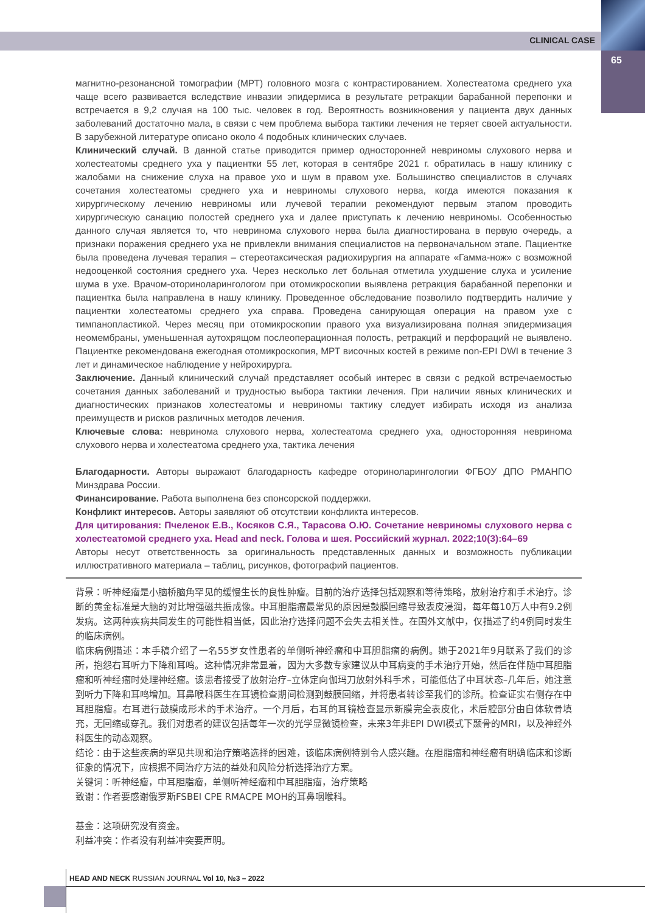CLINICAL CASE
65
магнитно-резонансной томографии (МРТ) головного мозга с контрастированием. Холестеатома среднего уха чаще всего развивается вследствие инвазии эпидермиса в результате ретракции барабанной перепонки и встречается в 9,2 случая на 100 тыс. человек в год. Вероятность возникновения у пациента двух данных заболеваний достаточно мала, в связи с чем проблема выбора тактики лечения не теряет своей актуальности. В зарубежной литературе описано около 4 подобных клинических случаев.
Клинический случай. В данной статье приводится пример односторонней невриномы слухового нерва и холестеатомы среднего уха у пациентки 55 лет, которая в сентябре 2021 г. обратилась в нашу клинику с жалобами на снижение слуха на правое ухо и шум в правом ухе. Большинство специалистов в случаях сочетания холестеатомы среднего уха и невриномы слухового нерва, когда имеются показания к хирургическому лечению невриномы или лучевой терапии рекомендуют первым этапом проводить хирургическую санацию полостей среднего уха и далее приступать к лечению невриномы. Особенностью данного случая является то, что невринома слухового нерва была диагностирована в первую очередь, а признаки поражения среднего уха не привлекли внимания специалистов на первоначальном этапе. Пациентке была проведена лучевая терапия – стереотаксическая радиохирургия на аппарате «Гамма-нож» с возможной недооценкой состояния среднего уха. Через несколько лет больная отметила ухудшение слуха и усиление шума в ухе. Врачом-оториноларингологом при отомикроскопии выявлена ретракция барабанной перепонки и пациентка была направлена в нашу клинику. Проведенное обследование позволило подтвердить наличие у пациентки холестеатомы среднего уха справа. Проведена санирующая операция на правом ухе с тимпанопластикой. Через месяц при отомикроскопии правого уха визуализирована полная эпидермизация неомембраны, уменьшенная аутохрящом послеоперационная полость, ретракций и перфораций не выявлено. Пациентке рекомендована ежегодная отомикроскопия, МРТ височных костей в режиме non-EPI DWI в течение 3 лет и динамическое наблюдение у нейрохирурга.
Заключение. Данный клинический случай представляет особый интерес в связи с редкой встречаемостью сочетания данных заболеваний и трудностью выбора тактики лечения. При наличии явных клинических и диагностических признаков холестеатомы и невриномы тактику следует избирать исходя из анализа преимуществ и рисков различных методов лечения.
Ключевые слова: невринома слухового нерва, холестеатома среднего уха, односторонняя невринома слухового нерва и холестеатома среднего уха, тактика лечения
Благодарности. Авторы выражают благодарность кафедре оториноларингологии ФГБОУ ДПО РМАНПО Минздрава России.
Финансирование. Работа выполнена без спонсорской поддержки.
Конфликт интересов. Авторы заявляют об отсутствии конфликта интересов.
Для цитирования: Пчеленок Е.В., Косяков С.Я., Тарасова О.Ю. Сочетание невриномы слухового нерва с холестеатомой среднего уха. Head and neck. Голова и шея. Российский журнал. 2022;10(3):64–69
Авторы несут ответственность за оригинальность представленных данных и возможность публикации иллюстративного материала – таблиц, рисунков, фотографий пациентов.
背景：听神经瘤是小脑桥脑角罕见的缓慢生长的良性肿瘤。目前的治疗选择包括观察和等待策略，放射治疗和手术治疗。诊断的黄金标准是大脑的对比增强磁共振成像。中耳胆脂瘤最常见的原因是鼓膜回缩导致表皮浸润，每年每10万人中有9.2例发病。这两种疾病共同发生的可能性相当低，因此治疗选择问题不会失去相关性。在国外文献中，仅描述了约4例同时发生的临床病例。
临床病例描述：本手稿介绍了一名55岁女性患者的单侧听神经瘤和中耳胆脂瘤的病例。她于2021年9月联系了我们的诊所，抱怨右耳听力下降和耳鸣。这种情况非常显着，因为大多数专家建议从中耳病变的手术治疗开始，然后在伴随中耳胆脂瘤和听神经瘤时处理神经瘤。该患者接受了放射治疗–立体定向伽玛刀放射外科手术，可能低估了中耳状态–几年后，她注意到听力下降和耳鸣增加。耳鼻喉科医生在耳镜检查期间检测到鼓膜回缩，并将患者转诊至我们的诊所。检查证实右侧存在中耳胆脂瘤。右耳进行鼓膜成形术的手术治疗。一个月后，右耳的耳镜检查显示新膜完全表皮化，术后腔部分由自体软骨填充，无回缩或穿孔。我们对患者的建议包括每年一次的光学显微镜检查，未来3年非EPI DWI模式下颞骨的MRI，以及神经外科医生的动态观察。
结论：由于这些疾病的罕见共现和治疗策略选择的困难，该临床病例特别令人感兴趣。在胆脂瘤和神经瘤有明确临床和诊断征象的情况下，应根据不同治疗方法的益处和风险分析选择治疗方案。
关键词：听神经瘤，中耳胆脂瘤，单侧听神经瘤和中耳胆脂瘤，治疗策略
致谢：作者要感谢俄罗斯FSBEI CPE RMACPE MOH的耳鼻咽喉科。
基金：这项研究没有资金。
利益冲突：作者没有利益冲突要声明。
HEAD AND NECK RUSSIAN JOURNAL Vol 10, №3 – 2022